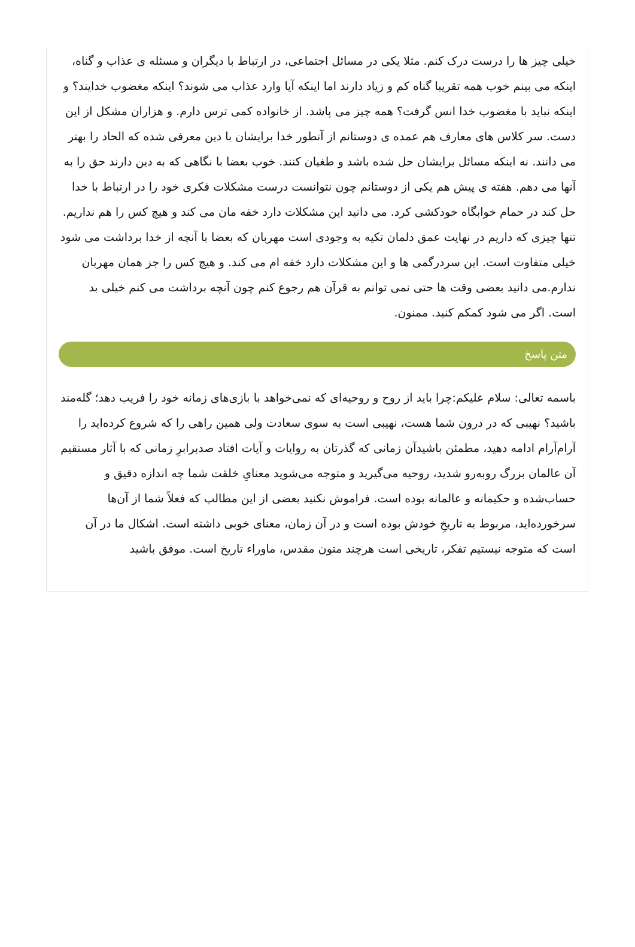خیلی چیز ها را درست درک کنم. مثلا یکی در مسائل اجتماعی، در ارتباط با دیگران و مسئله ی عذاب و گناه، اینکه می بینم خوب همه تقریبا گناه کم و زیاد دارند اما اینکه آیا وارد عذاب می شوند؟ اینکه مغضوب خدایند؟ و اینکه نباید با مغضوب خدا انس گرفت؟ همه چیز می پاشد. از خانواده کمی ترس دارم. و هزاران مشکل از این دست. سر کلاس های معارف هم عمده ی دوستانم از آنطور خدا برایشان با دین معرفی شده که الحاد را بهتر می دانند. نه اینکه مسائل برایشان حل شده باشد و طغیان کنند. خوب بعضا با نگاهی که به دین دارند حق را به آنها می دهم. هفته ی پیش هم یکی از دوستانم چون نتوانست درست مشکلات فکری خود را در ارتباط با خدا حل کند در حمام خوابگاه خودکشی کرد. می دانید این مشکلات دارد خفه مان می کند و هیچ کس را هم نداریم. تنها چیزی که داریم در نهایت عمق دلمان تکیه به وجودی است مهربان که بعضا با آنچه از خدا برداشت می شود خیلی متفاوت است. این سردرگمی ها و این مشکلات دارد خفه ام می کند. و هیچ کس را جز همان مهربان ندارم.می دانید بعضی وقت ها حتی نمی توانم به قرآن هم رجوع کنم چون آنچه برداشت می کنم خیلی بد است. اگر می شود کمکم کنید. ممنون.
متن پاسخ
باسمه تعالی: سلام علیکم:چرا باید از روح و روحیه‌ای که نمی‌خواهد با بازی‌های زمانه خود را فریب دهد؛ گله‌مند باشید؟ نهیبی که در درون شما هست، نهیبی است به سوی سعادت ولی همین راهی را که شروع کرده‌اید را آرام‌آرام ادامه دهید، مطمئن باشیدآن زمانی که گذرتان به روایات و آیات افتاد صدبرابرِ زمانی که با آثار مستقیم آن عالمان بزرگ روبه‌رو شدید، روحیه می‌گیرید و متوجه می‌شوید معنایِ خلقت شما چه اندازه دقیق و حساب‌شده و حکیمانه و عالمانه بوده است. فراموش نکنید بعضی از این مطالب که فعلاً شما از آن‌ها سرخورده‌اید، مربوط به تاریخِ خودش بوده است و در آن زمان، معنای خوبی داشته است. اشکال ما در آن است که متوجه نیستیم تفکر، تاریخی است هرچند متون مقدس، ماوراء تاریخ است. موفق باشید